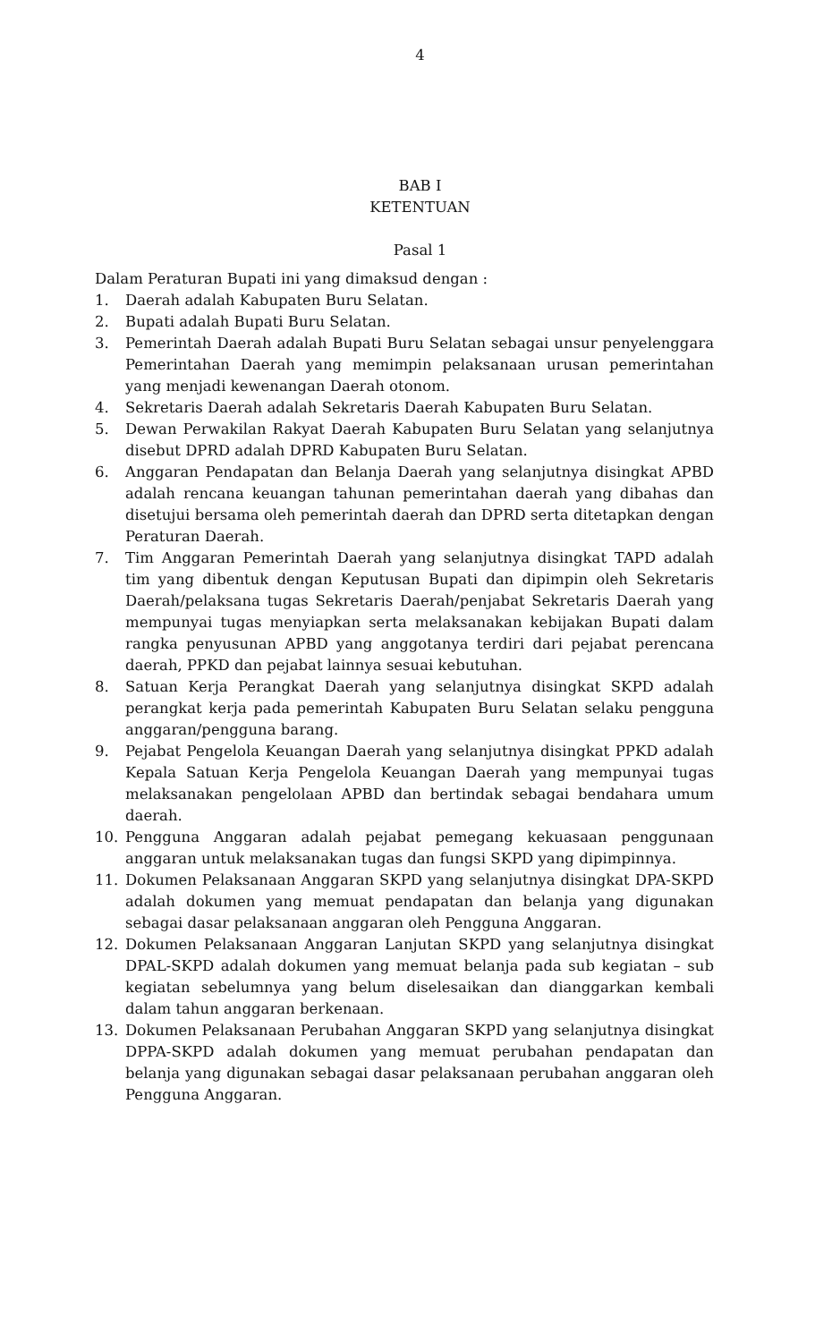4
BAB I
KETENTUAN
Pasal 1
Dalam Peraturan Bupati ini yang dimaksud dengan :
1. Daerah adalah Kabupaten Buru Selatan.
2. Bupati adalah Bupati Buru Selatan.
3. Pemerintah Daerah adalah Bupati Buru Selatan sebagai unsur penyelenggara Pemerintahan Daerah yang memimpin pelaksanaan urusan pemerintahan yang menjadi kewenangan Daerah otonom.
4. Sekretaris Daerah adalah Sekretaris Daerah Kabupaten Buru Selatan.
5. Dewan Perwakilan Rakyat Daerah Kabupaten Buru Selatan yang selanjutnya disebut DPRD adalah DPRD Kabupaten Buru Selatan.
6. Anggaran Pendapatan dan Belanja Daerah yang selanjutnya disingkat APBD adalah rencana keuangan tahunan pemerintahan daerah yang dibahas dan disetujui bersama oleh pemerintah daerah dan DPRD serta ditetapkan dengan Peraturan Daerah.
7. Tim Anggaran Pemerintah Daerah yang selanjutnya disingkat TAPD adalah tim yang dibentuk dengan Keputusan Bupati dan dipimpin oleh Sekretaris Daerah/pelaksana tugas Sekretaris Daerah/penjabat Sekretaris Daerah yang mempunyai tugas menyiapkan serta melaksanakan kebijakan Bupati dalam rangka penyusunan APBD yang anggotanya terdiri dari pejabat perencana daerah, PPKD dan pejabat lainnya sesuai kebutuhan.
8. Satuan Kerja Perangkat Daerah yang selanjutnya disingkat SKPD adalah perangkat kerja pada pemerintah Kabupaten Buru Selatan selaku pengguna anggaran/pengguna barang.
9. Pejabat Pengelola Keuangan Daerah yang selanjutnya disingkat PPKD adalah Kepala Satuan Kerja Pengelola Keuangan Daerah yang mempunyai tugas melaksanakan pengelolaan APBD dan bertindak sebagai bendahara umum daerah.
10. Pengguna Anggaran adalah pejabat pemegang kekuasaan penggunaan anggaran untuk melaksanakan tugas dan fungsi SKPD yang dipimpinnya.
11. Dokumen Pelaksanaan Anggaran SKPD yang selanjutnya disingkat DPA-SKPD adalah dokumen yang memuat pendapatan dan belanja yang digunakan sebagai dasar pelaksanaan anggaran oleh Pengguna Anggaran.
12. Dokumen Pelaksanaan Anggaran Lanjutan SKPD yang selanjutnya disingkat DPAL-SKPD adalah dokumen yang memuat belanja pada sub kegiatan – sub kegiatan sebelumnya yang belum diselesaikan dan dianggarkan kembali dalam tahun anggaran berkenaan.
13. Dokumen Pelaksanaan Perubahan Anggaran SKPD yang selanjutnya disingkat DPPA-SKPD adalah dokumen yang memuat perubahan pendapatan dan belanja yang digunakan sebagai dasar pelaksanaan perubahan anggaran oleh Pengguna Anggaran.